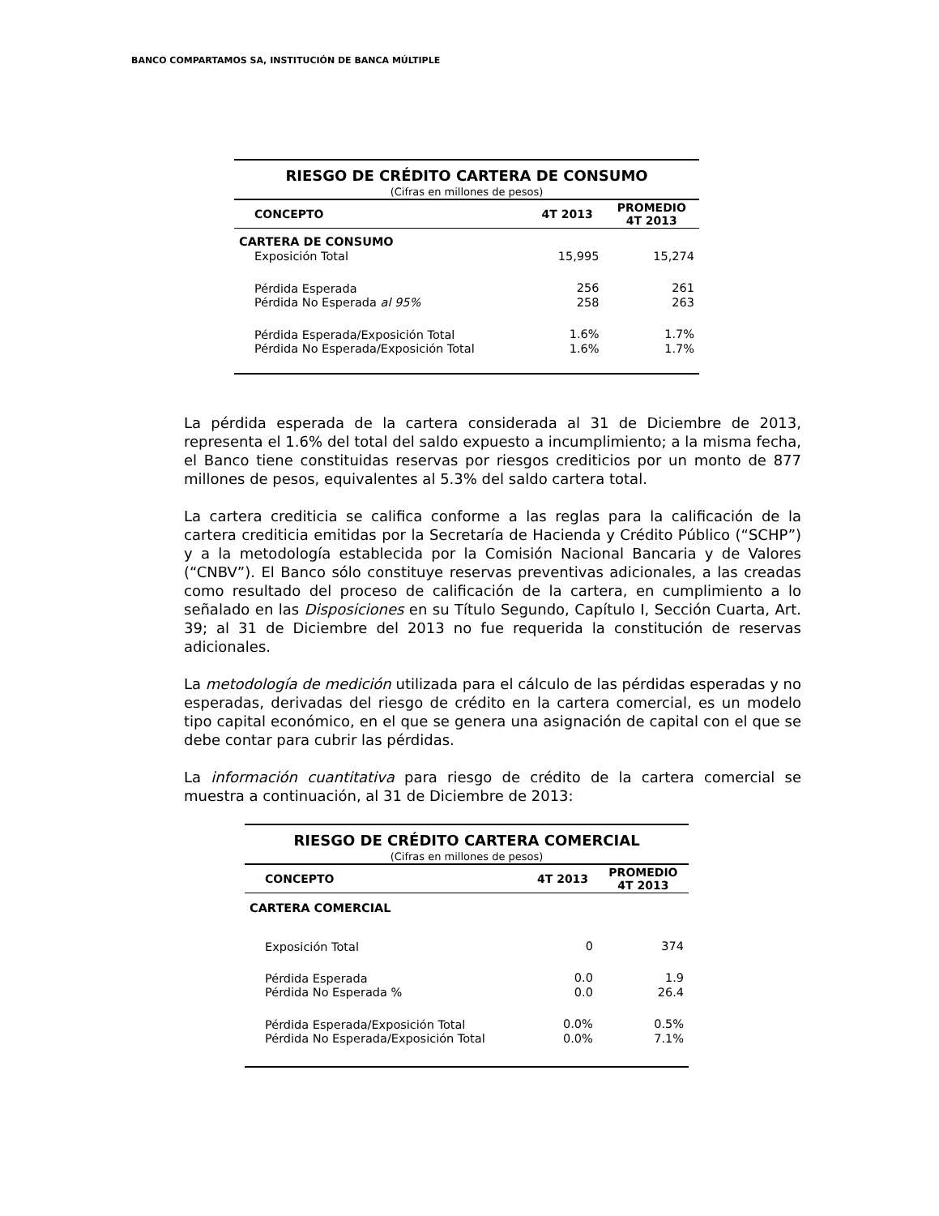BANCO COMPARTAMOS SA, INSTITUCIÓN DE BANCA MÚLTIPLE
| RIESGO DE CRÉDITO CARTERA DE CONSUMO | | |
| (Cifras en millones de pesos) | | |
| CONCEPTO | 4T 2013 | PROMEDIO 4T 2013 |
| CARTERA DE CONSUMO | | |
| Exposición Total | 15,995 | 15,274 |
| Pérdida Esperada | 256 | 261 |
| Pérdida No Esperada al 95% | 258 | 263 |
| Pérdida Esperada/Exposición Total | 1.6% | 1.7% |
| Pérdida No Esperada/Exposición Total | 1.6% | 1.7% |
La pérdida esperada de la cartera considerada al 31 de Diciembre de 2013, representa el 1.6% del total del saldo expuesto a incumplimiento; a la misma fecha, el Banco tiene constituidas reservas por riesgos crediticios por un monto de 877 millones de pesos, equivalentes al 5.3% del saldo cartera total.
La cartera crediticia se califica conforme a las reglas para la calificación de la cartera crediticia emitidas por la Secretaría de Hacienda y Crédito Público (“SCHP”) y a la metodología establecida por la Comisión Nacional Bancaria y de Valores (“CNBV”). El Banco sólo constituye reservas preventivas adicionales, a las creadas como resultado del proceso de calificación de la cartera, en cumplimiento a lo señalado en las Disposiciones en su Título Segundo, Capítulo I, Sección Cuarta, Art. 39; al 31 de Diciembre del 2013 no fue requerida la constitución de reservas adicionales.
La metodología de medición utilizada para el cálculo de las pérdidas esperadas y no esperadas, derivadas del riesgo de crédito en la cartera comercial, es un modelo tipo capital económico, en el que se genera una asignación de capital con el que se debe contar para cubrir las pérdidas.
La información cuantitativa para riesgo de crédito de la cartera comercial se muestra a continuación, al 31 de Diciembre de 2013:
| RIESGO DE CRÉDITO CARTERA COMERCIAL | | |
| (Cifras en millones de pesos) | | |
| CONCEPTO | 4T 2013 | PROMEDIO 4T 2013 |
| CARTERA COMERCIAL | | |
| Exposición Total | 0 | 374 |
| Pérdida Esperada | 0.0 | 1.9 |
| Pérdida No Esperada % | 0.0 | 26.4 |
| Pérdida Esperada/Exposición Total | 0.0% | 0.5% |
| Pérdida No Esperada/Exposición Total | 0.0% | 7.1% |